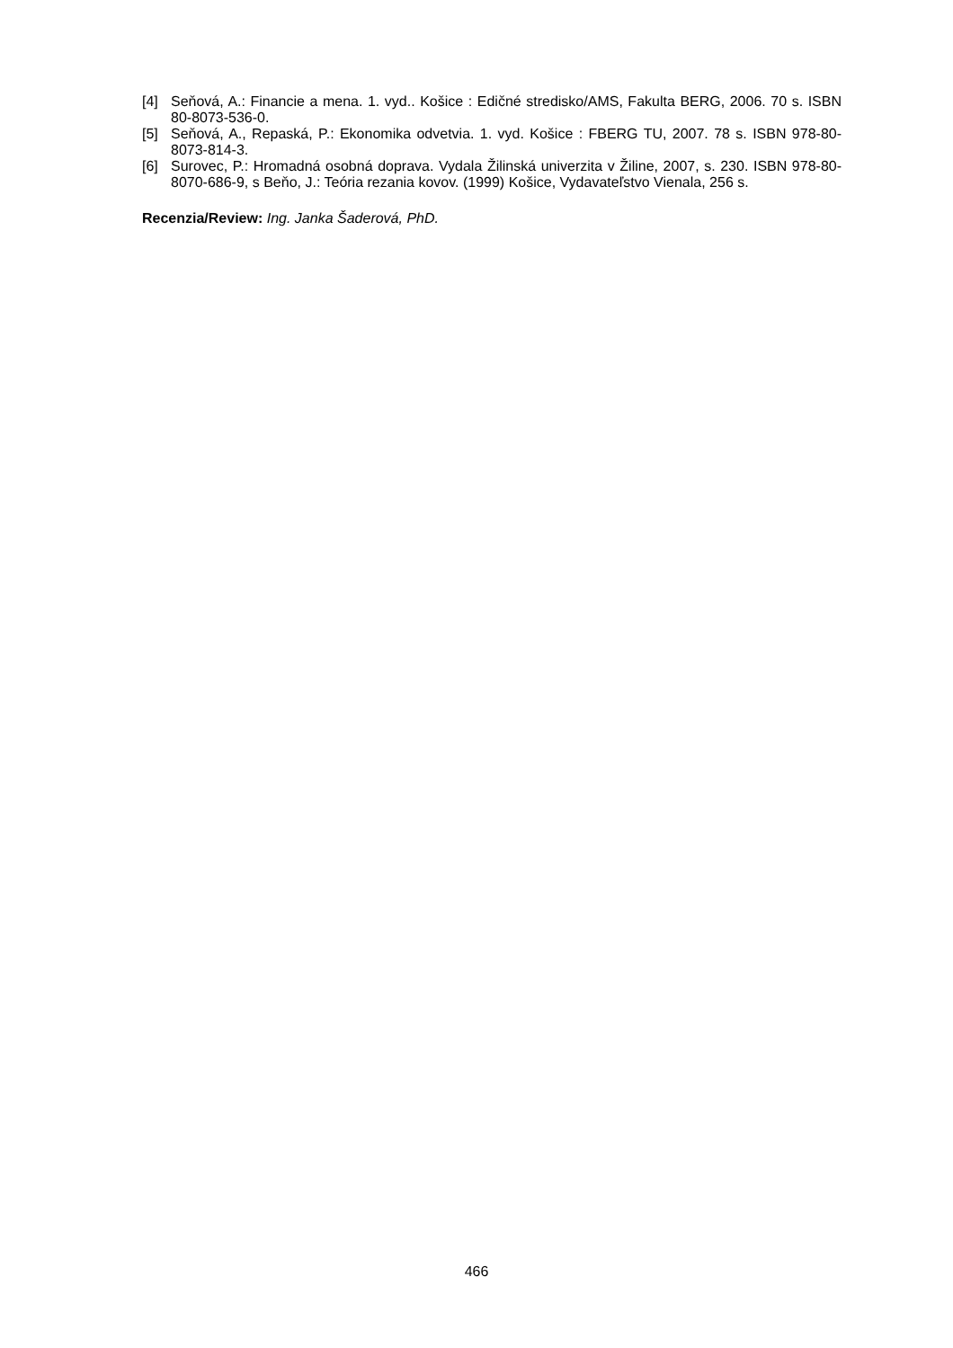[4] Seňová, A.: Financie a mena. 1. vyd.. Košice : Edičné stredisko/AMS, Fakulta BERG, 2006. 70 s. ISBN 80-8073-536-0.
[5] Seňová, A., Repaská, P.: Ekonomika odvetvia. 1. vyd. Košice : FBERG TU, 2007. 78 s. ISBN 978-80-8073-814-3.
[6] Surovec, P.: Hromadná osobná doprava. Vydala Žilinská univerzita v Žiline, 2007, s. 230. ISBN 978-80-8070-686-9, s Beňo, J.: Teória rezania kovov. (1999) Košice, Vydavateľstvo Vienala, 256 s.
Recenzia/Review: Ing. Janka Šaderová, PhD.
466